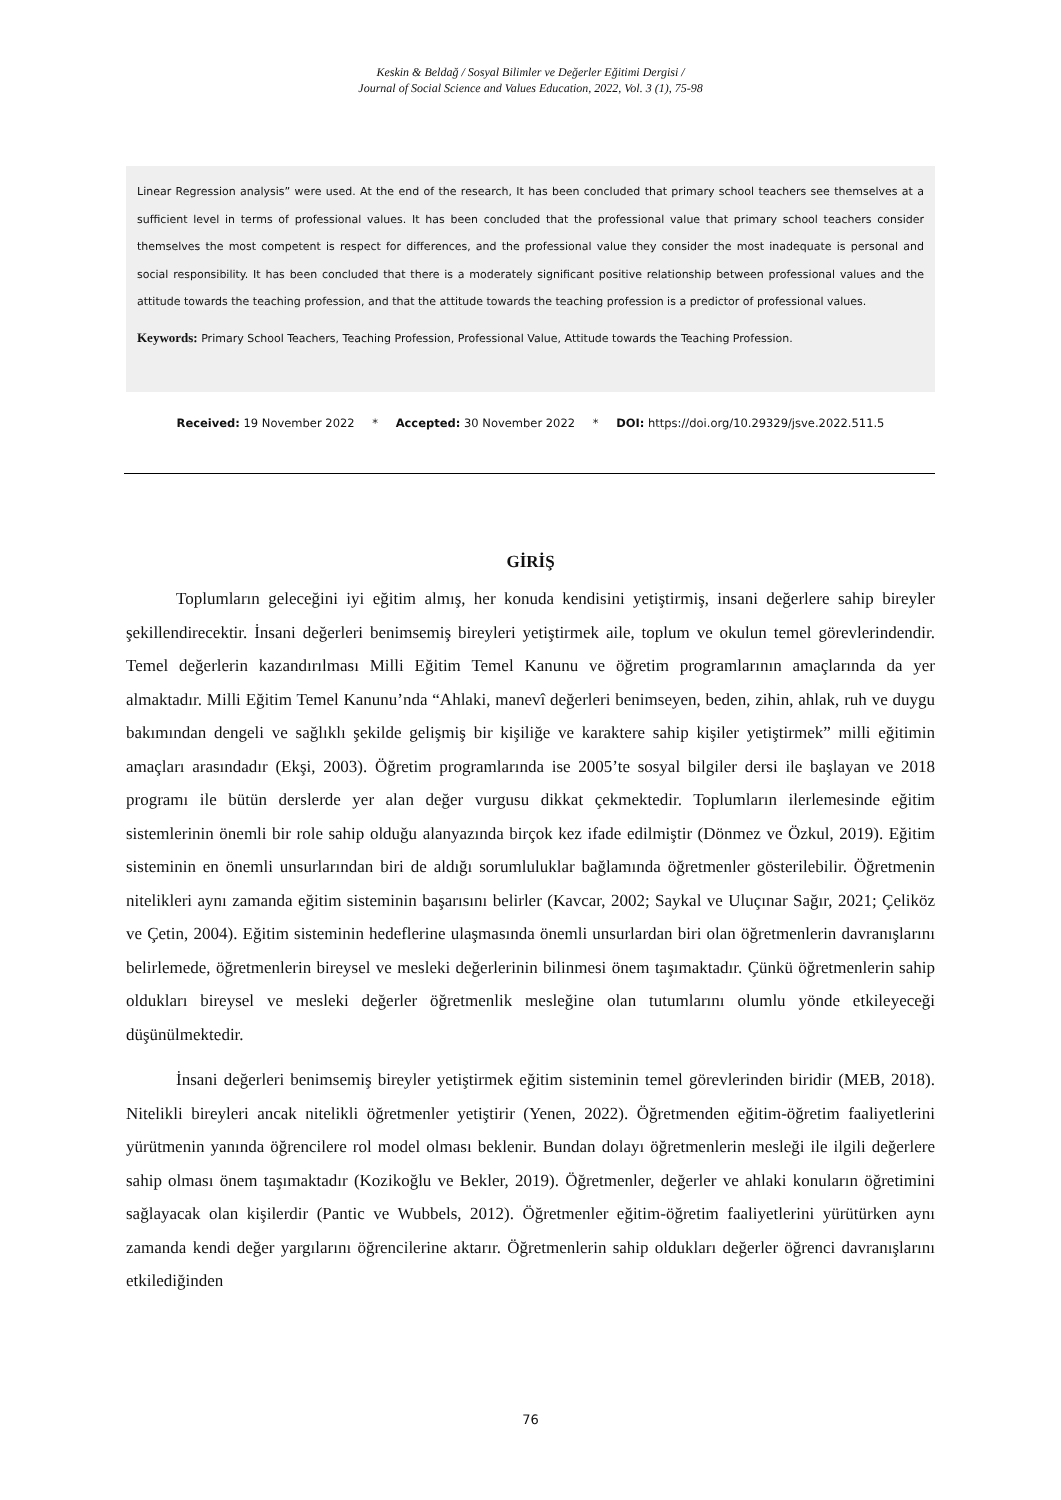Keskin & Beldağ / Sosyal Bilimler ve Değerler Eğitimi Dergisi /
Journal of Social Science and Values Education, 2022, Vol. 3 (1), 75-98
Linear Regression analysis” were used. At the end of the research, It has been concluded that primary school teachers see themselves at a sufficient level in terms of professional values. It has been concluded that the professional value that primary school teachers consider themselves the most competent is respect for differences, and the professional value they consider the most inadequate is personal and social responsibility. It has been concluded that there is a moderately significant positive relationship between professional values and the attitude towards the teaching profession, and that the attitude towards the teaching profession is a predictor of professional values.
Keywords: Primary School Teachers, Teaching Profession, Professional Value, Attitude towards the Teaching Profession.
Received: 19 November 2022 * Accepted: 30 November 2022 * DOI: https://doi.org/10.29329/jsve.2022.511.5
GİRİŞ
Toplumların geleceğini iyi eğitim almış, her konuda kendisini yetiştirmiş, insani değerlere sahip bireyler şekillendirecektir. İnsani değerleri benimsemiş bireyleri yetiştirmek aile, toplum ve okulun temel görevlerindendir. Temel değerlerin kazandırılması Milli Eğitim Temel Kanunu ve öğretim programlarının amaçlarında da yer almaktadır. Milli Eğitim Temel Kanunu’nda “Ahlaki, manevî değerleri benimseyen, beden, zihin, ahlak, ruh ve duygu bakımından dengeli ve sağlıklı şekilde gelişmiş bir kişiliğe ve karaktere sahip kişiler yetiştirmek” milli eğitimin amaçları arasındadır (Ekşi, 2003). Öğretim programlarında ise 2005’te sosyal bilgiler dersi ile başlayan ve 2018 programı ile bütün derslerde yer alan değer vurgusu dikkat çekmektedir. Toplumların ilerlemesinde eğitim sistemlerinin önemli bir role sahip olduğu alanyazında birçok kez ifade edilmiştir (Dönmez ve Özkul, 2019). Eğitim sisteminin en önemli unsurlarından biri de aldığı sorumluluklar bağlamında öğretmenler gösterilebilir. Öğretmenin nitelikleri aynı zamanda eğitim sisteminin başarısını belirler (Kavcar, 2002; Saykal ve Uluçınar Sağır, 2021; Çeliköz ve Çetin, 2004). Eğitim sisteminin hedeflerine ulaşmasında önemli unsurlardan biri olan öğretmenlerin davranışlarını belirlemede, öğretmenlerin bireysel ve mesleki değerlerinin bilinmesi önem taşımaktadır. Çünkü öğretmenlerin sahip oldukları bireysel ve mesleki değerler öğretmenlik mesleğine olan tutumlarını olumlu yönde etkileyeceği düşünülmektedir.
İnsani değerleri benimsemiş bireyler yetiştirmek eğitim sisteminin temel görevlerinden biridir (MEB, 2018). Nitelikli bireyleri ancak nitelikli öğretmenler yetiştirir (Yenen, 2022). Öğretmenden eğitim-öğretim faaliyetlerini yürütmenin yanında öğrencilere rol model olması beklenir. Bundan dolayı öğretmenlerin mesleği ile ilgili değerlere sahip olması önem taşımaktadır (Kozikoğlu ve Bekler, 2019). Öğretmenler, değerler ve ahlaki konuların öğretimini sağlayacak olan kişilerdir (Pantic ve Wubbels, 2012). Öğretmenler eğitim-öğretim faaliyetlerini yürütürken aynı zamanda kendi değer yargılarını öğrencilerine aktarır. Öğretmenlerin sahip oldukları değerler öğrenci davranışlarını etkilediğinden
76